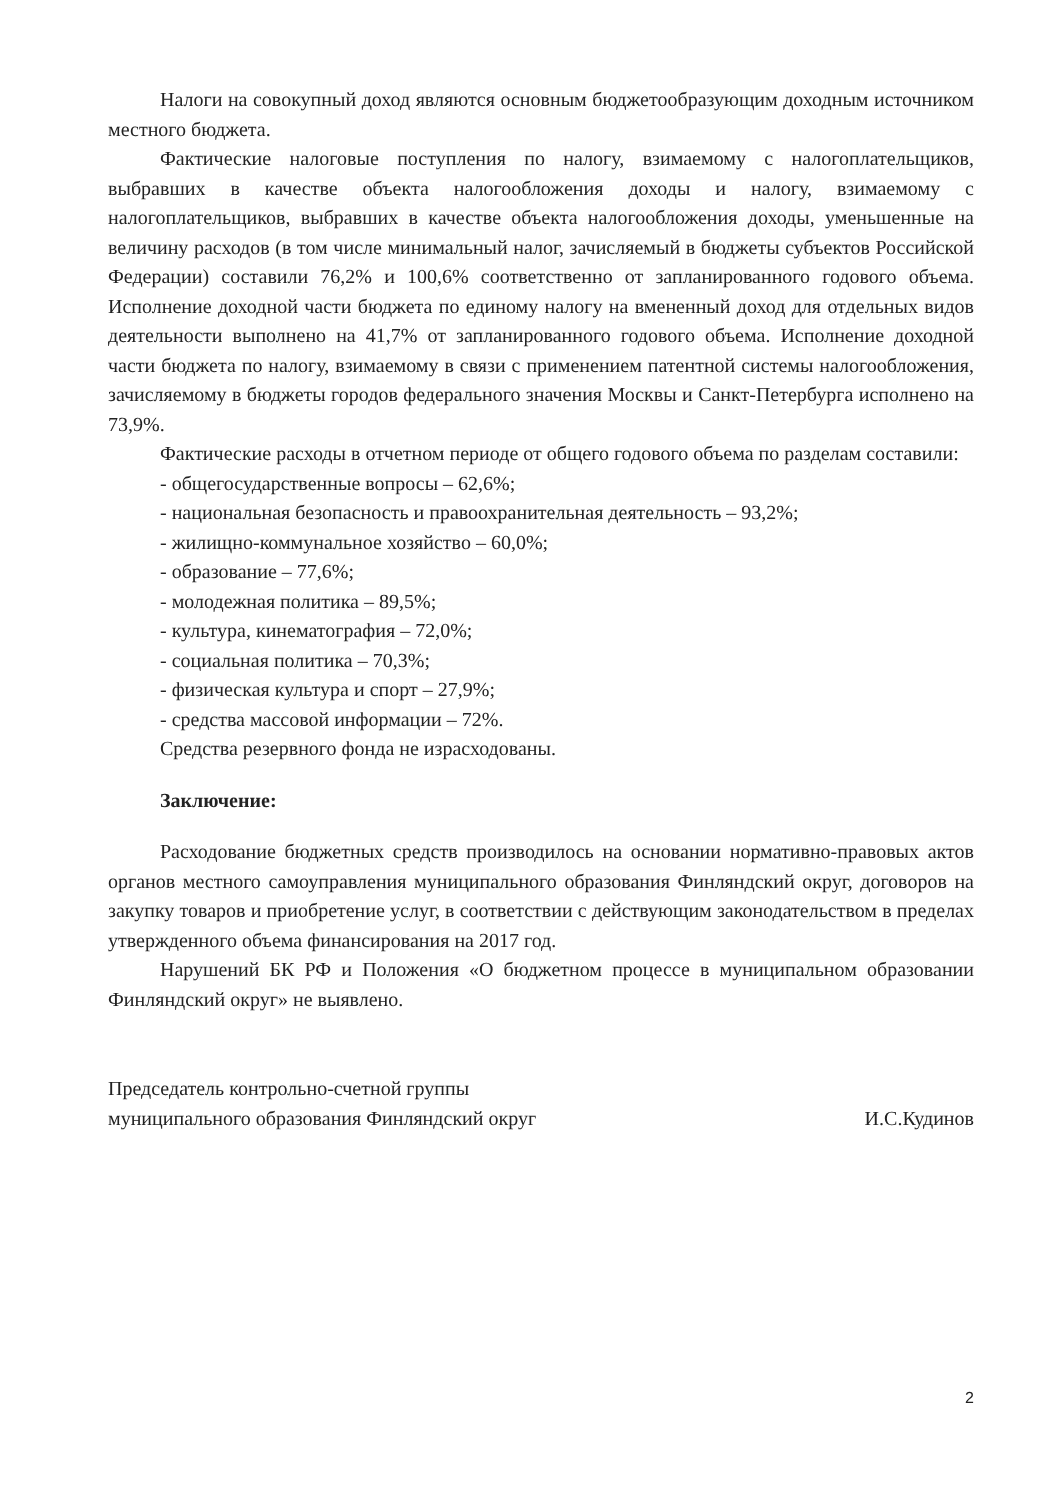Налоги на совокупный доход являются основным бюджетообразующим доходным источником местного бюджета.
Фактические налоговые поступления по налогу, взимаемому с налогоплательщиков, выбравших в качестве объекта налогообложения доходы и налогу, взимаемому с налогоплательщиков, выбравших в качестве объекта налогообложения доходы, уменьшенные на величину расходов (в том числе минимальный налог, зачисляемый в бюджеты субъектов Российской Федерации) составили 76,2% и 100,6% соответственно от запланированного годового объема. Исполнение доходной части бюджета по единому налогу на вмененный доход для отдельных видов деятельности выполнено на 41,7% от запланированного годового объема. Исполнение доходной части бюджета по налогу, взимаемому в связи с применением патентной системы налогообложения, зачисляемому в бюджеты городов федерального значения Москвы и Санкт-Петербурга исполнено на 73,9%.
Фактические расходы в отчетном периоде от общего годового объема по разделам составили:
- общегосударственные вопросы – 62,6%;
- национальная безопасность и правоохранительная деятельность – 93,2%;
- жилищно-коммунальное хозяйство – 60,0%;
- образование – 77,6%;
- молодежная политика – 89,5%;
- культура, кинематография – 72,0%;
- социальная политика – 70,3%;
- физическая культура и спорт – 27,9%;
- средства массовой информации – 72%.
Средства резервного фонда не израсходованы.
Заключение:
Расходование бюджетных средств производилось на основании нормативно-правовых актов органов местного самоуправления муниципального образования Финляндский округ, договоров на закупку товаров и приобретение услуг, в соответствии с действующим законодательством в пределах утвержденного объема финансирования на 2017 год.
Нарушений БК РФ и Положения «О бюджетном процессе в муниципальном образовании Финляндский округ» не выявлено.
Председатель контрольно-счетной группы
муниципального образования Финляндский округ
И.С.Кудинов
2